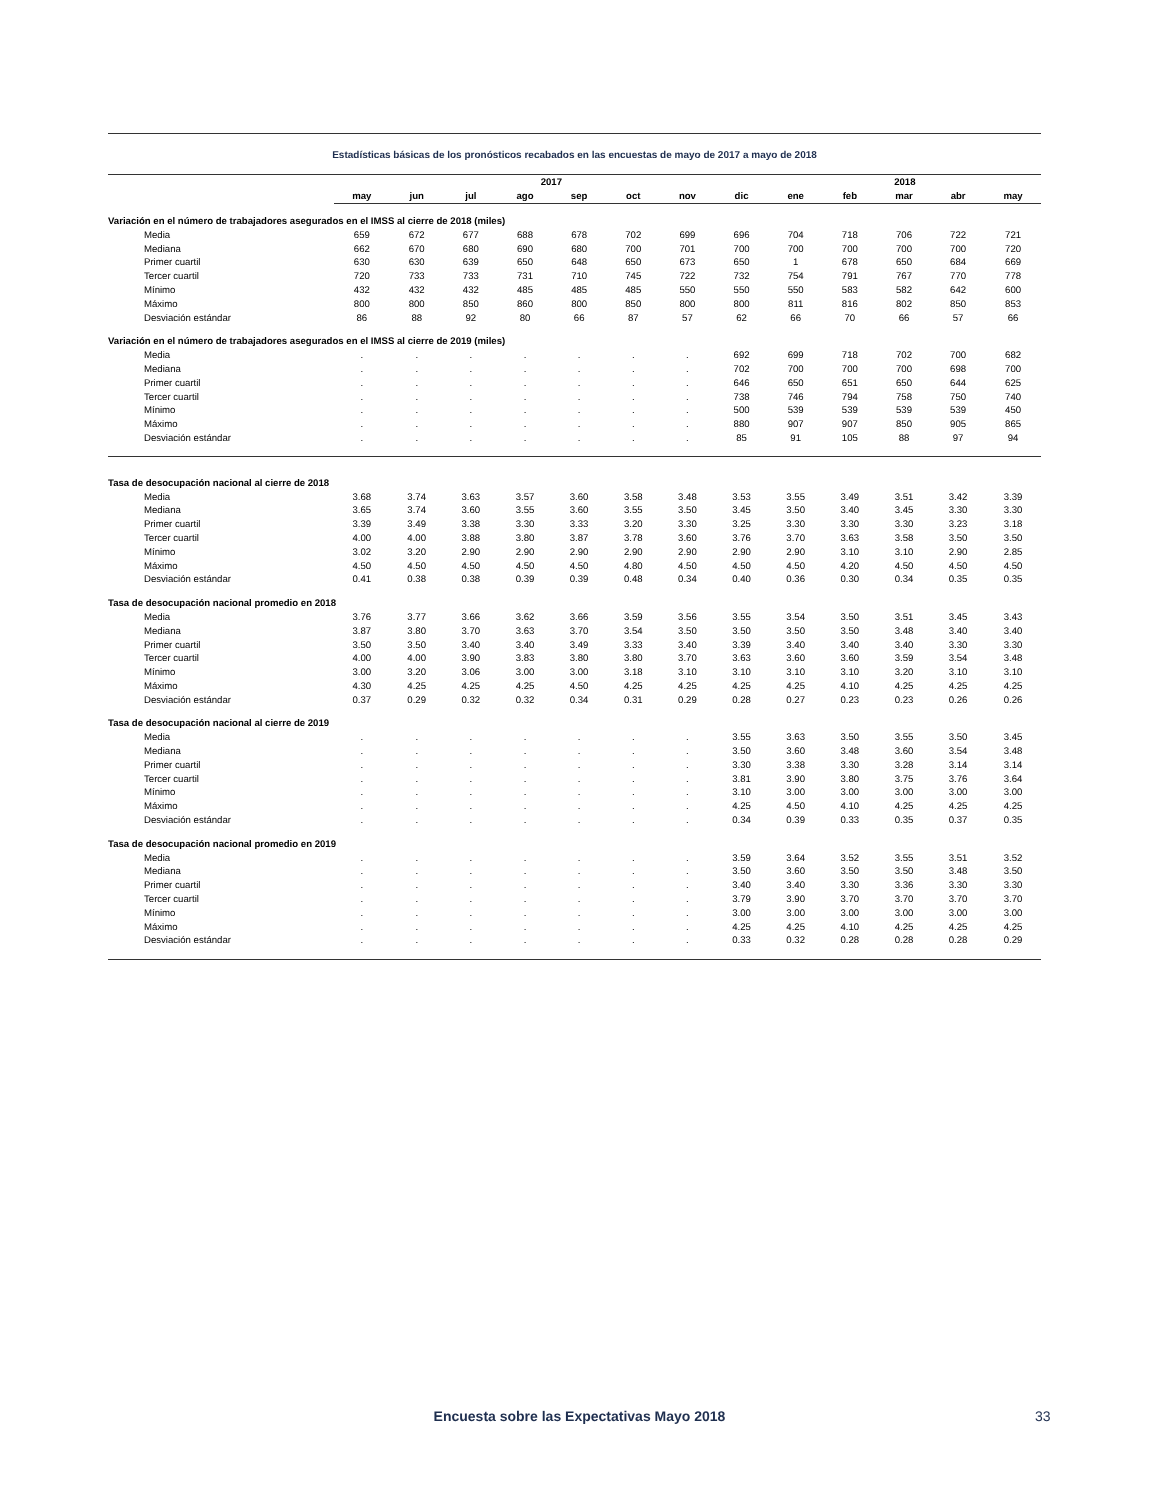Estadísticas básicas de los pronósticos recabados en las encuestas de mayo de 2017 a mayo de 2018
| | 2017 | | | | | | | | 2018 | | | | |
| --- | --- | --- | --- | --- | --- | --- | --- | --- | --- | --- | --- | --- | --- |
| | may | jun | jul | ago | sep | oct | nov | dic | ene | feb | mar | abr | may |
| Variación en el número de trabajadores asegurados en el IMSS al cierre de 2018 (miles) | | | | | | | | | | | | | |
| Media | 659 | 672 | 677 | 688 | 678 | 702 | 699 | 696 | 704 | 718 | 706 | 722 | 721 |
| Mediana | 662 | 670 | 680 | 690 | 680 | 700 | 701 | 700 | 700 | 700 | 700 | 700 | 720 |
| Primer cuartil | 630 | 630 | 639 | 650 | 648 | 650 | 673 | 650 | 1 | 678 | 650 | 684 | 669 |
| Tercer cuartil | 720 | 733 | 733 | 731 | 710 | 745 | 722 | 732 | 754 | 791 | 767 | 770 | 778 |
| Mínimo | 432 | 432 | 432 | 485 | 485 | 485 | 550 | 550 | 550 | 583 | 582 | 642 | 600 |
| Máximo | 800 | 800 | 850 | 860 | 800 | 850 | 800 | 800 | 811 | 816 | 802 | 850 | 853 |
| Desviación estándar | 86 | 88 | 92 | 80 | 66 | 87 | 57 | 62 | 66 | 70 | 66 | 57 | 66 |
| Variación en el número de trabajadores asegurados en el IMSS al cierre de 2019 (miles) | | | | | | | | | | | | | |
| Media | . | . | . | . | . | . | . | 692 | 699 | 718 | 702 | 700 | 682 |
| Mediana | . | . | . | . | . | . | . | 702 | 700 | 700 | 700 | 698 | 700 |
| Primer cuartil | . | . | . | . | . | . | . | 646 | 650 | 651 | 650 | 644 | 625 |
| Tercer cuartil | . | . | . | . | . | . | . | 738 | 746 | 794 | 758 | 750 | 740 |
| Mínimo | . | . | . | . | . | . | . | 500 | 539 | 539 | 539 | 539 | 450 |
| Máximo | . | . | . | . | . | . | . | 880 | 907 | 907 | 850 | 905 | 865 |
| Desviación estándar | . | . | . | . | . | . | . | 85 | 91 | 105 | 88 | 97 | 94 |
| Tasa de desocupación nacional al cierre de 2018 | | | | | | | | | | | | | |
| Media | 3.68 | 3.74 | 3.63 | 3.57 | 3.60 | 3.58 | 3.48 | 3.53 | 3.55 | 3.49 | 3.51 | 3.42 | 3.39 |
| Mediana | 3.65 | 3.74 | 3.60 | 3.55 | 3.60 | 3.55 | 3.50 | 3.45 | 3.50 | 3.40 | 3.45 | 3.30 | 3.30 |
| Primer cuartil | 3.39 | 3.49 | 3.38 | 3.30 | 3.33 | 3.20 | 3.30 | 3.25 | 3.30 | 3.30 | 3.30 | 3.23 | 3.18 |
| Tercer cuartil | 4.00 | 4.00 | 3.88 | 3.80 | 3.87 | 3.78 | 3.60 | 3.76 | 3.70 | 3.63 | 3.58 | 3.50 | 3.50 |
| Mínimo | 3.02 | 3.20 | 2.90 | 2.90 | 2.90 | 2.90 | 2.90 | 2.90 | 2.90 | 3.10 | 3.10 | 2.90 | 2.85 |
| Máximo | 4.50 | 4.50 | 4.50 | 4.50 | 4.50 | 4.80 | 4.50 | 4.50 | 4.50 | 4.20 | 4.50 | 4.50 | 4.50 |
| Desviación estándar | 0.41 | 0.38 | 0.38 | 0.39 | 0.39 | 0.48 | 0.34 | 0.40 | 0.36 | 0.30 | 0.34 | 0.35 | 0.35 |
| Tasa de desocupación nacional promedio en 2018 | | | | | | | | | | | | | |
| Media | 3.76 | 3.77 | 3.66 | 3.62 | 3.66 | 3.59 | 3.56 | 3.55 | 3.54 | 3.50 | 3.51 | 3.45 | 3.43 |
| Mediana | 3.87 | 3.80 | 3.70 | 3.63 | 3.70 | 3.54 | 3.50 | 3.50 | 3.50 | 3.50 | 3.48 | 3.40 | 3.40 |
| Primer cuartil | 3.50 | 3.50 | 3.40 | 3.40 | 3.49 | 3.33 | 3.40 | 3.39 | 3.40 | 3.40 | 3.40 | 3.30 | 3.30 |
| Tercer cuartil | 4.00 | 4.00 | 3.90 | 3.83 | 3.80 | 3.80 | 3.70 | 3.63 | 3.60 | 3.60 | 3.59 | 3.54 | 3.48 |
| Mínimo | 3.00 | 3.20 | 3.06 | 3.00 | 3.00 | 3.18 | 3.10 | 3.10 | 3.10 | 3.10 | 3.20 | 3.10 | 3.10 |
| Máximo | 4.30 | 4.25 | 4.25 | 4.25 | 4.50 | 4.25 | 4.25 | 4.25 | 4.25 | 4.10 | 4.25 | 4.25 | 4.25 |
| Desviación estándar | 0.37 | 0.29 | 0.32 | 0.32 | 0.34 | 0.31 | 0.29 | 0.28 | 0.27 | 0.23 | 0.23 | 0.26 | 0.26 |
| Tasa de desocupación nacional al cierre de 2019 | | | | | | | | | | | | | |
| Media | . | . | . | . | . | . | . | 3.55 | 3.63 | 3.50 | 3.55 | 3.50 | 3.45 |
| Mediana | . | . | . | . | . | . | . | 3.50 | 3.60 | 3.48 | 3.60 | 3.54 | 3.48 |
| Primer cuartil | . | . | . | . | . | . | . | 3.30 | 3.38 | 3.30 | 3.28 | 3.14 | 3.14 |
| Tercer cuartil | . | . | . | . | . | . | . | 3.81 | 3.90 | 3.80 | 3.75 | 3.76 | 3.64 |
| Mínimo | . | . | . | . | . | . | . | 3.10 | 3.00 | 3.00 | 3.00 | 3.00 | 3.00 |
| Máximo | . | . | . | . | . | . | . | 4.25 | 4.50 | 4.10 | 4.25 | 4.25 | 4.25 |
| Desviación estándar | . | . | . | . | . | . | . | 0.34 | 0.39 | 0.33 | 0.35 | 0.37 | 0.35 |
| Tasa de desocupación nacional promedio en 2019 | | | | | | | | | | | | | |
| Media | . | . | . | . | . | . | . | 3.59 | 3.64 | 3.52 | 3.55 | 3.51 | 3.52 |
| Mediana | . | . | . | . | . | . | . | 3.50 | 3.60 | 3.50 | 3.50 | 3.48 | 3.50 |
| Primer cuartil | . | . | . | . | . | . | . | 3.40 | 3.40 | 3.30 | 3.36 | 3.30 | 3.30 |
| Tercer cuartil | . | . | . | . | . | . | . | 3.79 | 3.90 | 3.70 | 3.70 | 3.70 | 3.70 |
| Mínimo | . | . | . | . | . | . | . | 3.00 | 3.00 | 3.00 | 3.00 | 3.00 | 3.00 |
| Máximo | . | . | . | . | . | . | . | 4.25 | 4.25 | 4.10 | 4.25 | 4.25 | 4.25 |
| Desviación estándar | . | . | . | . | . | . | . | 0.33 | 0.32 | 0.28 | 0.28 | 0.28 | 0.29 |
Encuesta sobre las Expectativas Mayo 2018 33